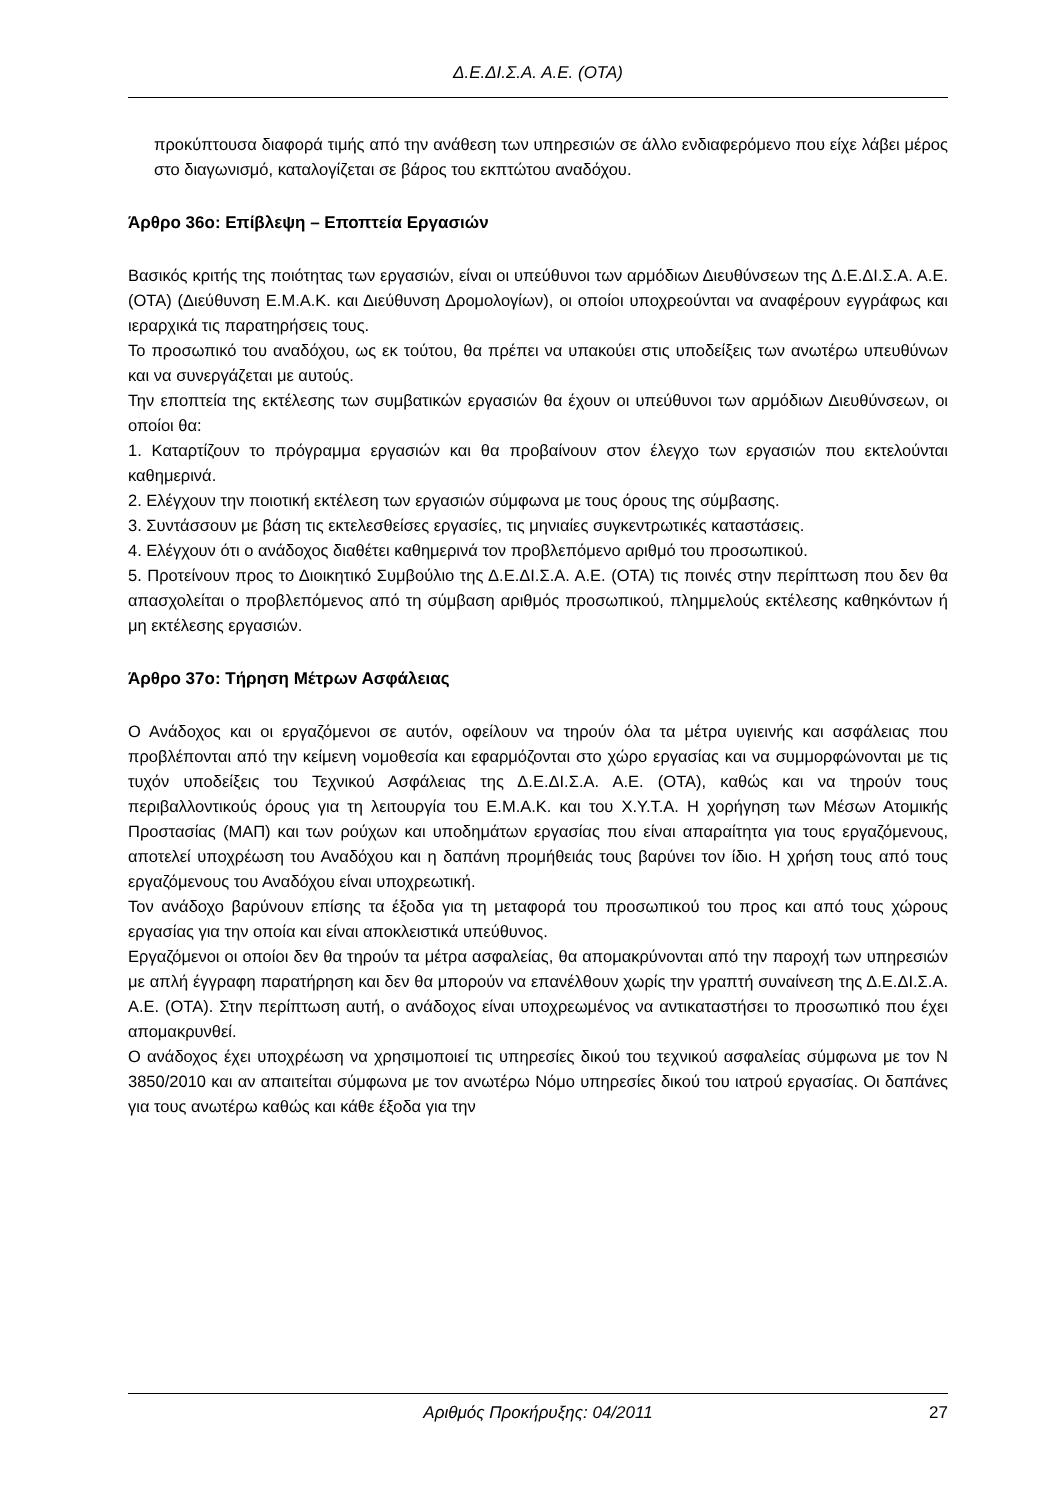Δ.Ε.ΔΙ.Σ.Α. Α.Ε. (ΟΤΑ)
προκύπτουσα διαφορά τιμής από την ανάθεση των υπηρεσιών σε άλλο ενδιαφερόμενο που είχε λάβει μέρος στο διαγωνισμό, καταλογίζεται σε βάρος του εκπτώτου αναδόχου.
Άρθρο 36ο: Επίβλεψη – Εποπτεία Εργασιών
Βασικός κριτής της ποιότητας των εργασιών, είναι οι υπεύθυνοι των αρμόδιων Διευθύνσεων της Δ.Ε.ΔΙ.Σ.Α. Α.Ε. (ΟΤΑ) (Διεύθυνση Ε.Μ.Α.Κ. και Διεύθυνση Δρομολογίων), οι οποίοι υποχρεούνται να αναφέρουν εγγράφως και ιεραρχικά τις παρατηρήσεις τους.
Το προσωπικό του αναδόχου, ως εκ τούτου, θα πρέπει να υπακούει στις υποδείξεις των ανωτέρω υπευθύνων και να συνεργάζεται με αυτούς.
Την εποπτεία της εκτέλεσης των συμβατικών εργασιών θα έχουν οι υπεύθυνοι των αρμόδιων Διευθύνσεων, οι οποίοι θα:
1. Καταρτίζουν το πρόγραμμα εργασιών και θα προβαίνουν στον έλεγχο των εργασιών που εκτελούνται καθημερινά.
2. Ελέγχουν την ποιοτική εκτέλεση των εργασιών σύμφωνα με τους όρους της σύμβασης.
3. Συντάσσουν με βάση τις εκτελεσθείσες εργασίες, τις μηνιαίες συγκεντρωτικές καταστάσεις.
4. Ελέγχουν ότι ο ανάδοχος διαθέτει καθημερινά τον προβλεπόμενο αριθμό του προσωπικού.
5. Προτείνουν προς το Διοικητικό Συμβούλιο της Δ.Ε.ΔΙ.Σ.Α. Α.Ε. (ΟΤΑ) τις ποινές στην περίπτωση που δεν θα απασχολείται ο προβλεπόμενος από τη σύμβαση αριθμός προσωπικού, πλημμελούς εκτέλεσης καθηκόντων ή μη εκτέλεσης εργασιών.
Άρθρο 37ο: Τήρηση Μέτρων Ασφάλειας
Ο Ανάδοχος και οι εργαζόμενοι σε αυτόν, οφείλουν να τηρούν όλα τα μέτρα υγιεινής και ασφάλειας που προβλέπονται από την κείμενη νομοθεσία και εφαρμόζονται στο χώρο εργασίας και να συμμορφώνονται με τις τυχόν υποδείξεις του Τεχνικού Ασφάλειας της Δ.Ε.ΔΙ.Σ.Α. Α.Ε. (ΟΤΑ), καθώς και να τηρούν τους περιβαλλοντικούς όρους για τη λειτουργία του Ε.Μ.Α.Κ. και του Χ.Υ.Τ.Α. Η χορήγηση των Μέσων Ατομικής Προστασίας (ΜΑΠ) και των ρούχων και υποδημάτων εργασίας που είναι απαραίτητα για τους εργαζόμενους, αποτελεί υποχρέωση του Αναδόχου και η δαπάνη προμήθειάς τους βαρύνει τον ίδιο. Η χρήση τους από τους εργαζόμενους του Αναδόχου είναι υποχρεωτική.
Τον ανάδοχο βαρύνουν επίσης τα έξοδα για τη μεταφορά του προσωπικού του προς και από τους χώρους εργασίας για την οποία και είναι αποκλειστικά υπεύθυνος.
Εργαζόμενοι οι οποίοι δεν θα τηρούν τα μέτρα ασφαλείας, θα απομακρύνονται από την παροχή των υπηρεσιών με απλή έγγραφη παρατήρηση και δεν θα μπορούν να επανέλθουν χωρίς την γραπτή συναίνεση της Δ.Ε.ΔΙ.Σ.Α. Α.Ε. (ΟΤΑ). Στην περίπτωση αυτή, ο ανάδοχος είναι υποχρεωμένος να αντικαταστήσει το προσωπικό που έχει απομακρυνθεί.
Ο ανάδοχος έχει υποχρέωση να χρησιμοποιεί τις υπηρεσίες δικού του τεχνικού ασφαλείας σύμφωνα με τον Ν 3850/2010 και αν απαιτείται σύμφωνα με τον ανωτέρω Νόμο υπηρεσίες δικού του ιατρού εργασίας. Οι δαπάνες για τους ανωτέρω καθώς και κάθε έξοδα για την
Αριθμός Προκήρυξης: 04/2011 27